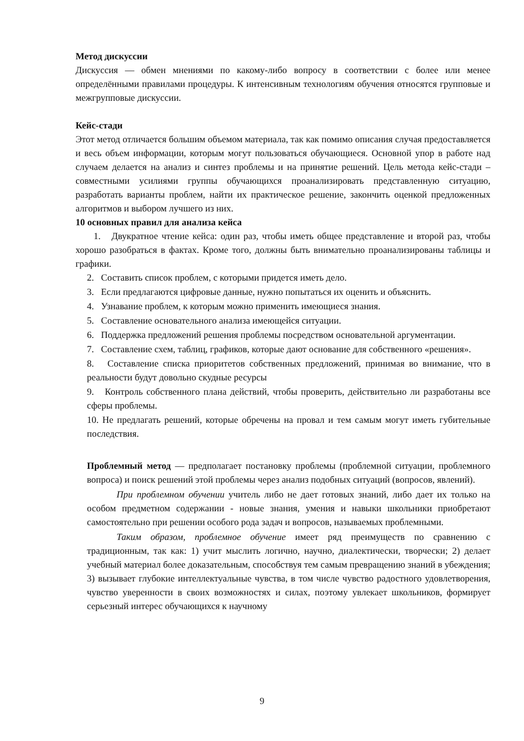Метод дискуссии
Дискуссия — обмен мнениями по какому-либо вопросу в соответствии с более или менее определёнными правилами процедуры. К интенсивным технологиям обучения относятся групповые и межгрупповые дискуссии.
Кейс-стади
Этот метод отличается большим объемом материала, так как помимо описания случая предоставляется и весь объем информации, которым могут пользоваться обучающиеся. Основной упор в работе над случаем делается на анализ и синтез проблемы и на принятие решений. Цель метода кейс-стади – совместными усилиями группы обучающихся проанализировать представленную ситуацию, разработать варианты проблем, найти их практическое решение, закончить оценкой предложенных алгоритмов и выбором лучшего из них.
10 основных правил для анализа кейса
1. Двукратное чтение кейса: один раз, чтобы иметь общее представление и второй раз, чтобы хорошо разобраться в фактах. Кроме того, должны быть внимательно проанализированы таблицы и графики.
2. Составить список проблем, с которыми придется иметь дело.
3. Если предлагаются цифровые данные, нужно попытаться их оценить и объяснить.
4. Узнавание проблем, к которым можно применить имеющиеся знания.
5. Составление основательного анализа имеющейся ситуации.
6. Поддержка предложений решения проблемы посредством основательной аргументации.
7. Составление схем, таблиц, графиков, которые дают основание для собственного «решения».
8. Составление списка приоритетов собственных предложений, принимая во внимание, что в реальности будут довольно скудные ресурсы
9. Контроль собственного плана действий, чтобы проверить, действительно ли разработаны все сферы проблемы.
10. Не предлагать решений, которые обречены на провал и тем самым могут иметь губительные последствия.
Проблемный метод — предполагает постановку проблемы (проблемной ситуации, проблемного вопроса) и поиск решений этой проблемы через анализ подобных ситуаций (вопросов, явлений).
При проблемном обучении учитель либо не дает готовых знаний, либо дает их только на особом предметном содержании - новые знания, умения и навыки школьники приобретают самостоятельно при решении особого рода задач и вопросов, называемых проблемными.
Таким образом, проблемное обучение имеет ряд преимуществ по сравнению с традиционным, так как: 1) учит мыслить логично, научно, диалектически, творчески; 2) делает учебный материал более доказательным, способствуя тем самым превращению знаний в убеждения; 3) вызывает глубокие интеллектуальные чувства, в том числе чувство радостного удовлетворения, чувство уверенности в своих возможностях и силах, поэтому увлекает школьников, формирует серьезный интерес обучающихся к научному
9